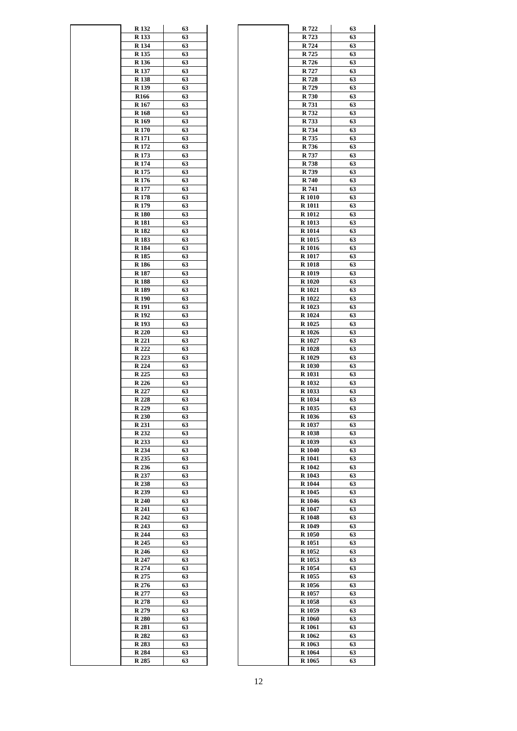| | R 132 | 63 |
| | R 133 | 63 |
| | R 134 | 63 |
| | R 135 | 63 |
| | R 136 | 63 |
| | R 137 | 63 |
| | R 138 | 63 |
| | R 139 | 63 |
| | R166 | 63 |
| | R 167 | 63 |
| | R 168 | 63 |
| | R 169 | 63 |
| | R 170 | 63 |
| | R 171 | 63 |
| | R 172 | 63 |
| | R 173 | 63 |
| | R 174 | 63 |
| | R 175 | 63 |
| | R 176 | 63 |
| | R 177 | 63 |
| | R 178 | 63 |
| | R 179 | 63 |
| | R 180 | 63 |
| | R 181 | 63 |
| | R 182 | 63 |
| | R 183 | 63 |
| | R 184 | 63 |
| | R 185 | 63 |
| | R 186 | 63 |
| | R 187 | 63 |
| | R 188 | 63 |
| | R 189 | 63 |
| | R 190 | 63 |
| | R 191 | 63 |
| | R 192 | 63 |
| | R 193 | 63 |
| | R 220 | 63 |
| | R 221 | 63 |
| | R 222 | 63 |
| | R 223 | 63 |
| | R 224 | 63 |
| | R 225 | 63 |
| | R 226 | 63 |
| | R 227 | 63 |
| | R 228 | 63 |
| | R 229 | 63 |
| | R 230 | 63 |
| | R 231 | 63 |
| | R 232 | 63 |
| | R 233 | 63 |
| | R 234 | 63 |
| | R 235 | 63 |
| | R 236 | 63 |
| | R 237 | 63 |
| | R 238 | 63 |
| | R 239 | 63 |
| | R 240 | 63 |
| | R 241 | 63 |
| | R 242 | 63 |
| | R 243 | 63 |
| | R 244 | 63 |
| | R 245 | 63 |
| | R 246 | 63 |
| | R 247 | 63 |
| | R 274 | 63 |
| | R 275 | 63 |
| | R 276 | 63 |
| | R 277 | 63 |
| | R 278 | 63 |
| | R 279 | 63 |
| | R 280 | 63 |
| | R 281 | 63 |
| | R 282 | 63 |
| | R 283 | 63 |
| | R 284 | 63 |
| | R 285 | 63 |
| | R 722 | 63 |
| | R 723 | 63 |
| | R 724 | 63 |
| | R 725 | 63 |
| | R 726 | 63 |
| | R 727 | 63 |
| | R 728 | 63 |
| | R 729 | 63 |
| | R 730 | 63 |
| | R 731 | 63 |
| | R 732 | 63 |
| | R 733 | 63 |
| | R 734 | 63 |
| | R 735 | 63 |
| | R 736 | 63 |
| | R 737 | 63 |
| | R 738 | 63 |
| | R 739 | 63 |
| | R 740 | 63 |
| | R 741 | 63 |
| | R 1010 | 63 |
| | R 1011 | 63 |
| | R 1012 | 63 |
| | R 1013 | 63 |
| | R 1014 | 63 |
| | R 1015 | 63 |
| | R 1016 | 63 |
| | R 1017 | 63 |
| | R 1018 | 63 |
| | R 1019 | 63 |
| | R 1020 | 63 |
| | R 1021 | 63 |
| | R 1022 | 63 |
| | R 1023 | 63 |
| | R 1024 | 63 |
| | R 1025 | 63 |
| | R 1026 | 63 |
| | R 1027 | 63 |
| | R 1028 | 63 |
| | R 1029 | 63 |
| | R 1030 | 63 |
| | R 1031 | 63 |
| | R 1032 | 63 |
| | R 1033 | 63 |
| | R 1034 | 63 |
| | R 1035 | 63 |
| | R 1036 | 63 |
| | R 1037 | 63 |
| | R 1038 | 63 |
| | R 1039 | 63 |
| | R 1040 | 63 |
| | R 1041 | 63 |
| | R 1042 | 63 |
| | R 1043 | 63 |
| | R 1044 | 63 |
| | R 1045 | 63 |
| | R 1046 | 63 |
| | R 1047 | 63 |
| | R 1048 | 63 |
| | R 1049 | 63 |
| | R 1050 | 63 |
| | R 1051 | 63 |
| | R 1052 | 63 |
| | R 1053 | 63 |
| | R 1054 | 63 |
| | R 1055 | 63 |
| | R 1056 | 63 |
| | R 1057 | 63 |
| | R 1058 | 63 |
| | R 1059 | 63 |
| | R 1060 | 63 |
| | R 1061 | 63 |
| | R 1062 | 63 |
| | R 1063 | 63 |
| | R 1064 | 63 |
| | R 1065 | 63 |
12